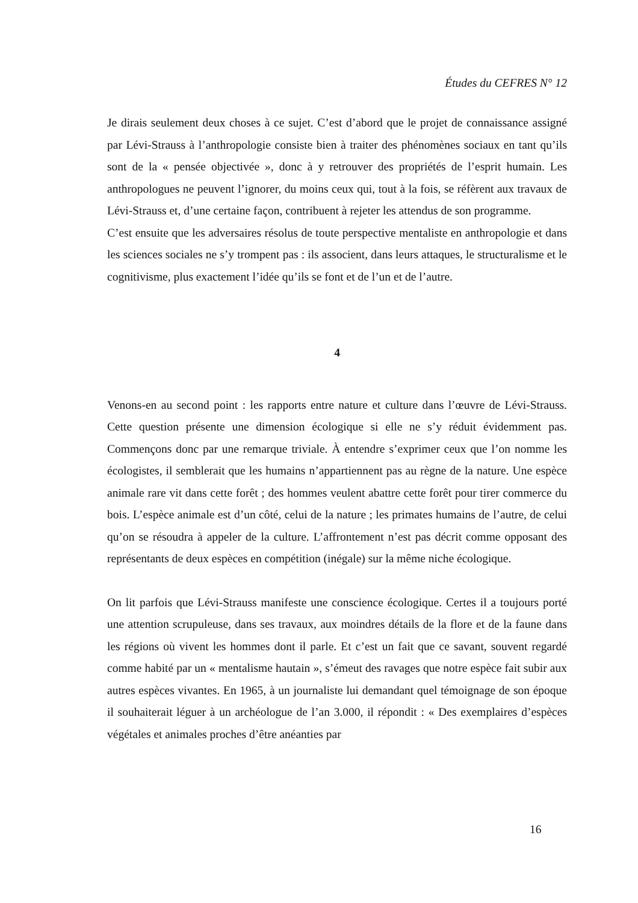Études du CEFRES N° 12
Je dirais seulement deux choses à ce sujet. C’est d’abord que le projet de connaissance assigné par Lévi-Strauss à l’anthropologie consiste bien à traiter des phénomènes sociaux en tant qu’ils sont de la « pensée objectivée », donc à y retrouver des propriétés de l’esprit humain. Les anthropologues ne peuvent l’ignorer, du moins ceux qui, tout à la fois, se réfèrent aux travaux de Lévi-Strauss et, d’une certaine façon, contribuent à rejeter les attendus de son programme.
C’est ensuite que les adversaires résolus de toute perspective mentaliste en anthropologie et dans les sciences sociales ne s’y trompent pas : ils associent, dans leurs attaques, le structuralisme et le cognitivisme, plus exactement l’idée qu’ils se font et de l’un et de l’autre.
4
Venons-en au second point : les rapports entre nature et culture dans l’œuvre de Lévi-Strauss. Cette question présente une dimension écologique si elle ne s’y réduit évidemment pas. Commençons donc par une remarque triviale. À entendre s’exprimer ceux que l’on nomme les écologistes, il semblerait que les humains n’appartiennent pas au règne de la nature. Une espèce animale rare vit dans cette forêt ; des hommes veulent abattre cette forêt pour tirer commerce du bois. L’espèce animale est d’un côté, celui de la nature ; les primates humains de l’autre, de celui qu’on se résoudra à appeler de la culture. L’affrontement n’est pas décrit comme opposant des représentants de deux espèces en compétition (inégale) sur la même niche écologique.
On lit parfois que Lévi-Strauss manifeste une conscience écologique. Certes il a toujours porté une attention scrupuleuse, dans ses travaux, aux moindres détails de la flore et de la faune dans les régions où vivent les hommes dont il parle. Et c’est un fait que ce savant, souvent regardé comme habité par un « mentalisme hautain », s’émeut des ravages que notre espèce fait subir aux autres espèces vivantes. En 1965, à un journaliste lui demandant quel témoignage de son époque il souhaiterait léguer à un archéologue de l’an 3.000, il répondit : « Des exemplaires d’espèces végétales et animales proches d’être anéanties par
16